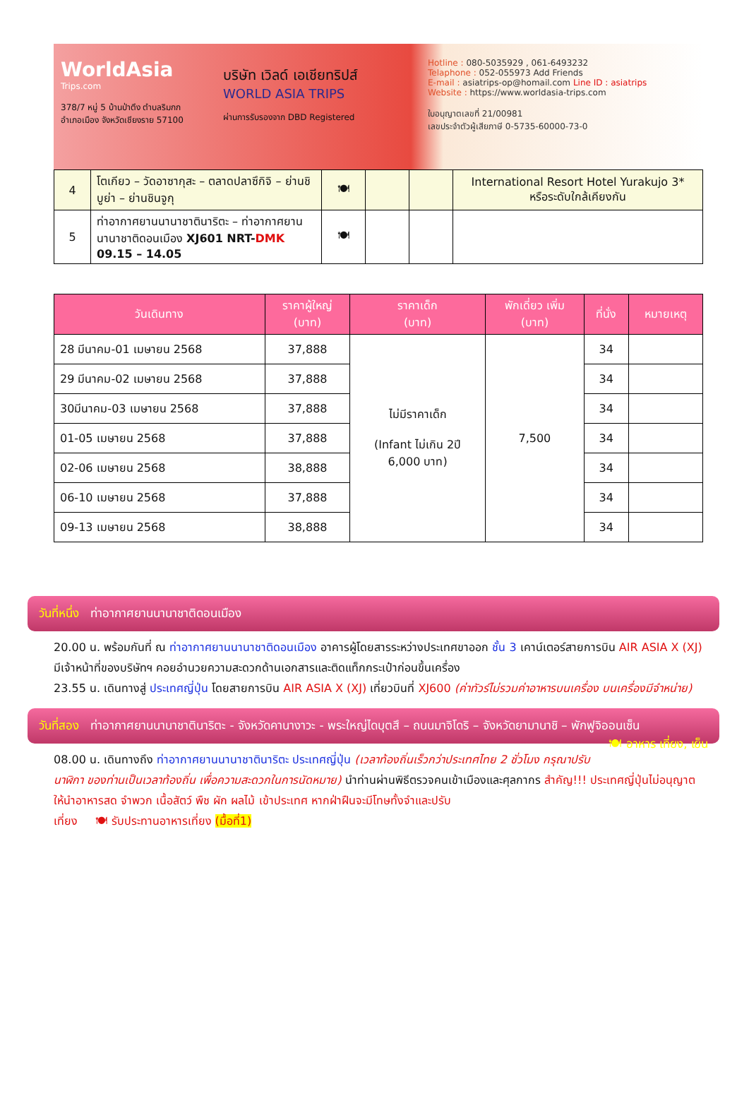WorldAsia
Trips.com
378/7 หมู่ 5 บ้านป่าตึง ตำบลริมกก
อำเภอเมือง จังหวัดเชียงราย 57100
บริษัท เวิลด์ เอเชียทริปส์
WORLD ASIA TRIPS
ผ่านการรับรองจาก DBD Registered
Hotline : 080-5035929 , 061-6493232
Telaphone : 052-055973 Add Friends
E-mail : asiatrips-op@homail.com Line ID : asiatrips
Website : https://www.worldasia-trips.com
ใบอนุญาตเลขที่ 21/00981
เลขประจำตัวผู้เสียภาษี 0-5735-60000-73-0
| 4 | โตเกียว – วัดอาซากุสะ – ตลาดปลาซึกิจิ – ย่านชิบูย่า – ย่านชินจูกุ | 🍽 | | | International Resort Hotel Yurakujo 3* หรือระดับใกล้เคียงกัน |
| 5 | ท่าอากาศยานนานาชาตินาริตะ – ท่าอากาศยานนานาชาติดอนเมือง XJ601 NRT- DMK 09.15 – 14.05 | 🍽 | | | |
| วันเดินทาง | ราคาผู้ใหญ่ (บาท) | ราคาเด็ก (บาท) | พักเดี่ยว เพิ่ม (บาท) | ที่นั่ง | หมายเหตุ |
| --- | --- | --- | --- | --- | --- |
| 28 มีนาคม-01 เมษายน 2568 | 37,888 | ไม่มีราคาเด็ก (Infant ไม่เกิน 2ปี 6,000 บาท) | 7,500 | 34 | |
| 29 มีนาคม-02 เมษายน 2568 | 37,888 | | | 34 | |
| 30มีนาคม-03 เมษายน 2568 | 37,888 | | | 34 | |
| 01-05 เมษายน 2568 | 37,888 | | | 34 | |
| 02-06 เมษายน 2568 | 38,888 | | | 34 | |
| 06-10 เมษายน 2568 | 37,888 | | | 34 | |
| 09-13 เมษายน 2568 | 38,888 | | | 34 | |
วันที่หนึ่ง ท่าอากาศยานนานาชาติดอนเมือง
20.00 น. พร้อมกันที่ ณ ท่าอากาศยานนานาชาติดอนเมือง อาคารผู้โดยสารระหว่างประเทศขาออก ชั้น 3 เคาน์เตอร์สายการบิน AIR ASIA X (XJ) มีเจ้าหน้าที่ของบริษัทฯ คอยอำนวยความสะดวกด้านเอกสารและติดแท็กกระเป๋าก่อนขึ้นเครื่อง
23.55 น. เดินทางสู่ ประเทศญี่ปุ่น โดยสายการบิน AIR ASIA X (XJ) เที่ยวบินที่ XJ600 (ค่าทัวร์ไม่รวมค่าอาหารบนเครื่อง บนเครื่องมีจำหน่าย)
วันที่สอง ท่าอากาศยานนานาชาตินาริตะ - จังหวัดคานางาวะ - พระใหญ่ไดบุตสึ – ถนนมาจิโดริ – จังหวัดยามานาชิ – พักฟูจิออนเซ็น 🍽 อาหาร เที่ยง, เย็น
08.00 น. เดินทางถึง ท่าอากาศยานนานาชาตินาริตะ ประเทศญี่ปุ่น (เวลาท้องถิ่นเร็วกว่าประเทศไทย 2 ชั่วโมง กรุณาปรับนาฬิกา ของท่านเป็นเวลาท้องถิ่น เพื่อความสะดวกในการนัดหมาย) นำท่านผ่านพิธีตรวจคนเข้าเมืองและศุลกากร สำคัญ!!! ประเทศญี่ปุ่นไม่อนุญาตให้นำอาหารสด จำพวก เนื้อสัตว์ พืช ผัก ผลไม้ เข้าประเทศ หากฝ่าฝืนจะมีโทษทั้งจำและปรับ
เที่ยง 🍽 รับประทานอาหารเที่ยง (มื้อที่1)